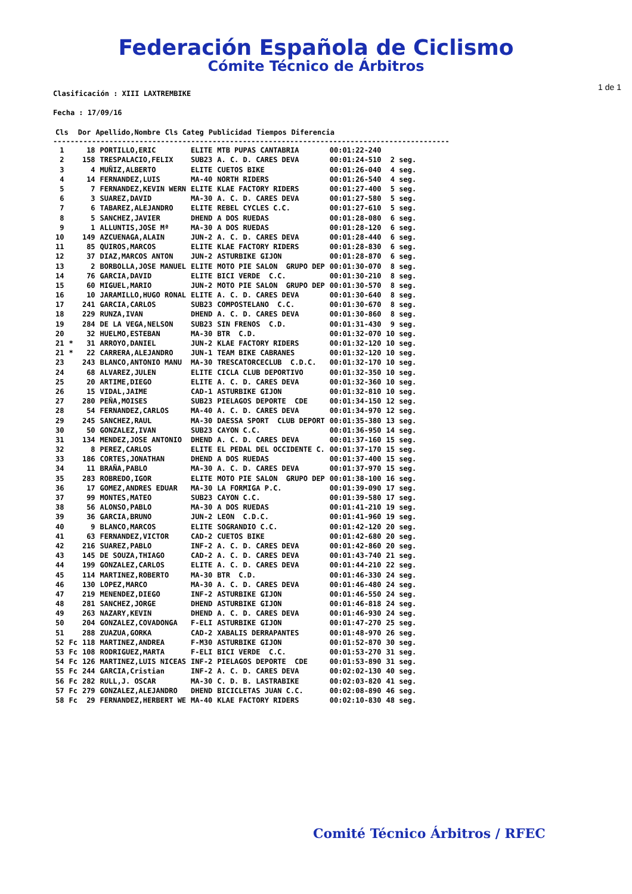Federación Española de Ciclismo
Cómite Técnico de Árbitros
1 de 1
Clasificación : XIII LAXTREMBIKE
Fecha : 17/09/16
| Cls | | Dor | Apellido,Nombre | Cls Categ | Publicidad | Tiempos | Diferencia |
| --- | --- | --- | --- | --- | --- | --- | --- |
--------------------------------------------------------------------------------------------
| 1 | | 18 | PORTILLO,ERIC | ELITE | MTB PUPAS CANTABRIA | 00:01:22-240 | |
| 2 | | 158 | TRESPALACIO,FELIX | SUB23 | A. C. D. CARES DEVA | 00:01:24-510 | 2 seg. |
| 3 | | 4 | MUÑIZ,ALBERTO | ELITE | CUETOS BIKE | 00:01:26-040 | 4 seg. |
| 4 | | 14 | FERNANDEZ,LUIS | MA-40 | NORTH RIDERS | 00:01:26-540 | 4 seg. |
| 5 | | 7 | FERNANDEZ,KEVIN WERN | ELITE | KLAE FACTORY RIDERS | 00:01:27-400 | 5 seg. |
| 6 | | 3 | SUAREZ,DAVID | MA-30 | A. C. D. CARES DEVA | 00:01:27-580 | 5 seg. |
| 7 | | 6 | TABAREZ,ALEJANDRO | ELITE | REBEL CYCLES C.C. | 00:01:27-610 | 5 seg. |
| 8 | | 5 | SANCHEZ,JAVIER | DHEND | A DOS RUEDAS | 00:01:28-080 | 6 seg. |
| 9 | | 1 | ALLUNTIS,JOSE Mª | MA-30 | A DOS RUEDAS | 00:01:28-120 | 6 seg. |
| 10 | | 149 | AZCUENAGA,ALAIN | JUN-2 | A. C. D. CARES DEVA | 00:01:28-440 | 6 seg. |
| 11 | | 85 | QUIROS,MARCOS | ELITE | KLAE FACTORY RIDERS | 00:01:28-830 | 6 seg. |
| 12 | | 37 | DIAZ,MARCOS ANTON | JUN-2 | ASTURBIKE GIJON | 00:01:28-870 | 6 seg. |
| 13 | | 2 | BORBOLLA,JOSE MANUEL | ELITE | MOTO PIE SALON GRUPO DEP | 00:01:30-070 | 8 seg. |
| 14 | | 76 | GARCIA,DAVID | ELITE | BICI VERDE C.C. | 00:01:30-210 | 8 seg. |
| 15 | | 60 | MIGUEL,MARIO | JUN-2 | MOTO PIE SALON GRUPO DEP | 00:01:30-570 | 8 seg. |
| 16 | | 10 | JARAMILLO,HUGO RONAL | ELITE | A. C. D. CARES DEVA | 00:01:30-640 | 8 seg. |
| 17 | | 241 | GARCIA,CARLOS | SUB23 | COMPOSTELANO C.C. | 00:01:30-670 | 8 seg. |
| 18 | | 229 | RUNZA,IVAN | DHEND | A. C. D. CARES DEVA | 00:01:30-860 | 8 seg. |
| 19 | | 284 | DE LA VEGA,NELSON | SUB23 | SIN FRENOS C.D. | 00:01:31-430 | 9 seg. |
| 20 | | 32 | HUELMO,ESTEBAN | MA-30 | BTR C.D. | 00:01:32-070 | 10 seg. |
| 21 | * | 31 | ARROYO,DANIEL | JUN-2 | KLAE FACTORY RIDERS | 00:01:32-120 | 10 seg. |
| 21 | * | 22 | CARRERA,ALEJANDRO | JUN-1 | TEAM BIKE CABRANES | 00:01:32-120 | 10 seg. |
| 23 | | 243 | BLANCO,ANTONIO MANU | MA-30 | TRESCATORCECLUB C.D.C. | 00:01:32-170 | 10 seg. |
| 24 | | 68 | ALVAREZ,JULEN | ELITE | CICLA CLUB DEPORTIVO | 00:01:32-350 | 10 seg. |
| 25 | | 20 | ARTIME,DIEGO | ELITE | A. C. D. CARES DEVA | 00:01:32-360 | 10 seg. |
| 26 | | 15 | VIDAL,JAIME | CAD-1 | ASTURBIKE GIJON | 00:01:32-810 | 10 seg. |
| 27 | | 280 | PEÑA,MOISES | SUB23 | PIELAGOS DEPORTE CDE | 00:01:34-150 | 12 seg. |
| 28 | | 54 | FERNANDEZ,CARLOS | MA-40 | A. C. D. CARES DEVA | 00:01:34-970 | 12 seg. |
| 29 | | 245 | SANCHEZ,RAUL | MA-30 | DAESSA SPORT CLUB DEPORT | 00:01:35-380 | 13 seg. |
| 30 | | 50 | GONZALEZ,IVAN | SUB23 | CAYON C.C. | 00:01:36-950 | 14 seg. |
| 31 | | 134 | MENDEZ,JOSE ANTONIO | DHEND | A. C. D. CARES DEVA | 00:01:37-160 | 15 seg. |
| 32 | | 8 | PEREZ,CARLOS | ELITE | EL PEDAL DEL OCCIDENTE C. | 00:01:37-170 | 15 seg. |
| 33 | | 186 | CORTES,JONATHAN | DHEND | A DOS RUEDAS | 00:01:37-400 | 15 seg. |
| 34 | | 11 | BRAÑA,PABLO | MA-30 | A. C. D. CARES DEVA | 00:01:37-970 | 15 seg. |
| 35 | | 283 | ROBREDO,IGOR | ELITE | MOTO PIE SALON GRUPO DEP | 00:01:38-100 | 16 seg. |
| 36 | | 17 | GOMEZ,ANDRES EDUAR | MA-30 | LA FORMIGA P.C. | 00:01:39-090 | 17 seg. |
| 37 | | 99 | MONTES,MATEO | SUB23 | CAYON C.C. | 00:01:39-580 | 17 seg. |
| 38 | | 56 | ALONSO,PABLO | MA-30 | A DOS RUEDAS | 00:01:41-210 | 19 seg. |
| 39 | | 36 | GARCIA,BRUNO | JUN-2 | LEON C.D.C. | 00:01:41-960 | 19 seg. |
| 40 | | 9 | BLANCO,MARCOS | ELITE | SOGRANDIO C.C. | 00:01:42-120 | 20 seg. |
| 41 | | 63 | FERNANDEZ,VICTOR | CAD-2 | CUETOS BIKE | 00:01:42-680 | 20 seg. |
| 42 | | 216 | SUAREZ,PABLO | INF-2 | A. C. D. CARES DEVA | 00:01:42-860 | 20 seg. |
| 43 | | 145 | DE SOUZA,THIAGO | CAD-2 | A. C. D. CARES DEVA | 00:01:43-740 | 21 seg. |
| 44 | | 199 | GONZALEZ,CARLOS | ELITE | A. C. D. CARES DEVA | 00:01:44-210 | 22 seg. |
| 45 | | 114 | MARTINEZ,ROBERTO | MA-30 | BTR C.D. | 00:01:46-330 | 24 seg. |
| 46 | | 130 | LOPEZ,MARCO | MA-30 | A. C. D. CARES DEVA | 00:01:46-480 | 24 seg. |
| 47 | | 219 | MENENDEZ,DIEGO | INF-2 | ASTURBIKE GIJON | 00:01:46-550 | 24 seg. |
| 48 | | 281 | SANCHEZ,JORGE | DHEND | ASTURBIKE GIJON | 00:01:46-818 | 24 seg. |
| 49 | | 263 | NAZARY,KEVIN | DHEND | A. C. D. CARES DEVA | 00:01:46-930 | 24 seg. |
| 50 | | 204 | GONZALEZ,COVADONGA | F-ELI | ASTURBIKE GIJON | 00:01:47-270 | 25 seg. |
| 51 | | 288 | ZUAZUA,GORKA | CAD-2 | XABALIS DERRAPANTES | 00:01:48-970 | 26 seg. |
| 52 | Fc | 118 | MARTINEZ,ANDREA | F-M30 | ASTURBIKE GIJON | 00:01:52-870 | 30 seg. |
| 53 | Fc | 108 | RODRIGUEZ,MARTA | F-ELI | BICI VERDE C.C. | 00:01:53-270 | 31 seg. |
| 54 | Fc | 126 | MARTINEZ,LUIS NICEAS | INF-2 | PIELAGOS DEPORTE CDE | 00:01:53-890 | 31 seg. |
| 55 | Fc | 244 | GARCIA,Cristian | INF-2 | A. C. D. CARES DEVA | 00:02:02-130 | 40 seg. |
| 56 | Fc | 282 | RULL,J. OSCAR | MA-30 | C. D. B. LASTRABIKE | 00:02:03-820 | 41 seg. |
| 57 | Fc | 279 | GONZALEZ,ALEJANDRO | DHEND | BICICLETAS JUAN C.C. | 00:02:08-890 | 46 seg. |
| 58 | Fc | 29 | FERNANDEZ,HERBERT WE | MA-40 | KLAE FACTORY RIDERS | 00:02:10-830 | 48 seg. |
Comité Técnico Árbitros / RFEC